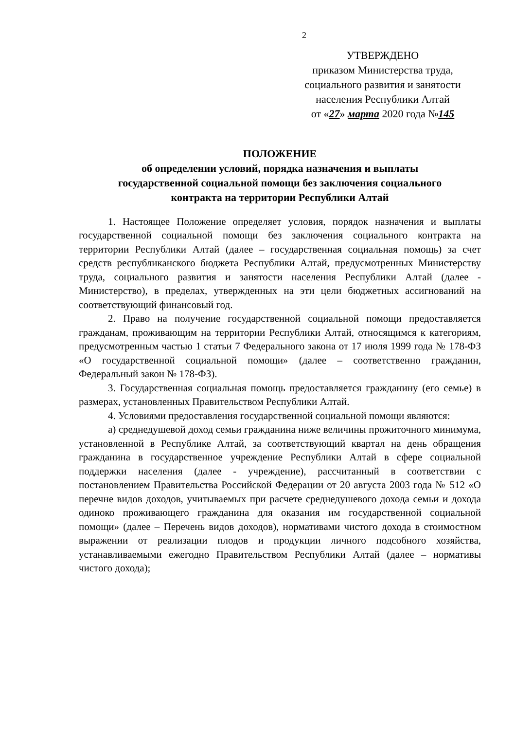2
УТВЕРЖДЕНО
приказом Министерства труда,
социального развития и занятости
населения Республики Алтай
от «27» марта 2020 года №145
ПОЛОЖЕНИЕ
об определении условий, порядка назначения и выплаты
государственной социальной помощи без заключения социального
контракта на территории Республики Алтай
1. Настоящее Положение определяет условия, порядок назначения и выплаты государственной социальной помощи без заключения социального контракта на территории Республики Алтай (далее – государственная социальная помощь) за счет средств республиканского бюджета Республики Алтай, предусмотренных Министерству труда, социального развития и занятости населения Республики Алтай (далее - Министерство), в пределах, утвержденных на эти цели бюджетных ассигнований на соответствующий финансовый год.
2. Право на получение государственной социальной помощи предоставляется гражданам, проживающим на территории Республики Алтай, относящимся к категориям, предусмотренным частью 1 статьи 7 Федерального закона от 17 июля 1999 года № 178-ФЗ «О государственной социальной помощи» (далее – соответственно гражданин, Федеральный закон № 178-ФЗ).
3. Государственная социальная помощь предоставляется гражданину (его семье) в размерах, установленных Правительством Республики Алтай.
4. Условиями предоставления государственной социальной помощи являются:
а) среднедушевой доход семьи гражданина ниже величины прожиточного минимума, установленной в Республике Алтай, за соответствующий квартал на день обращения гражданина в государственное учреждение Республики Алтай в сфере социальной поддержки населения (далее - учреждение), рассчитанный в соответствии с постановлением Правительства Российской Федерации от 20 августа 2003 года № 512 «О перечне видов доходов, учитываемых при расчете среднедушевого дохода семьи и дохода одиноко проживающего гражданина для оказания им государственной социальной помощи» (далее – Перечень видов доходов), нормативами чистого дохода в стоимостном выражении от реализации плодов и продукции личного подсобного хозяйства, устанавливаемыми ежегодно Правительством Республики Алтай (далее – нормативы чистого дохода);